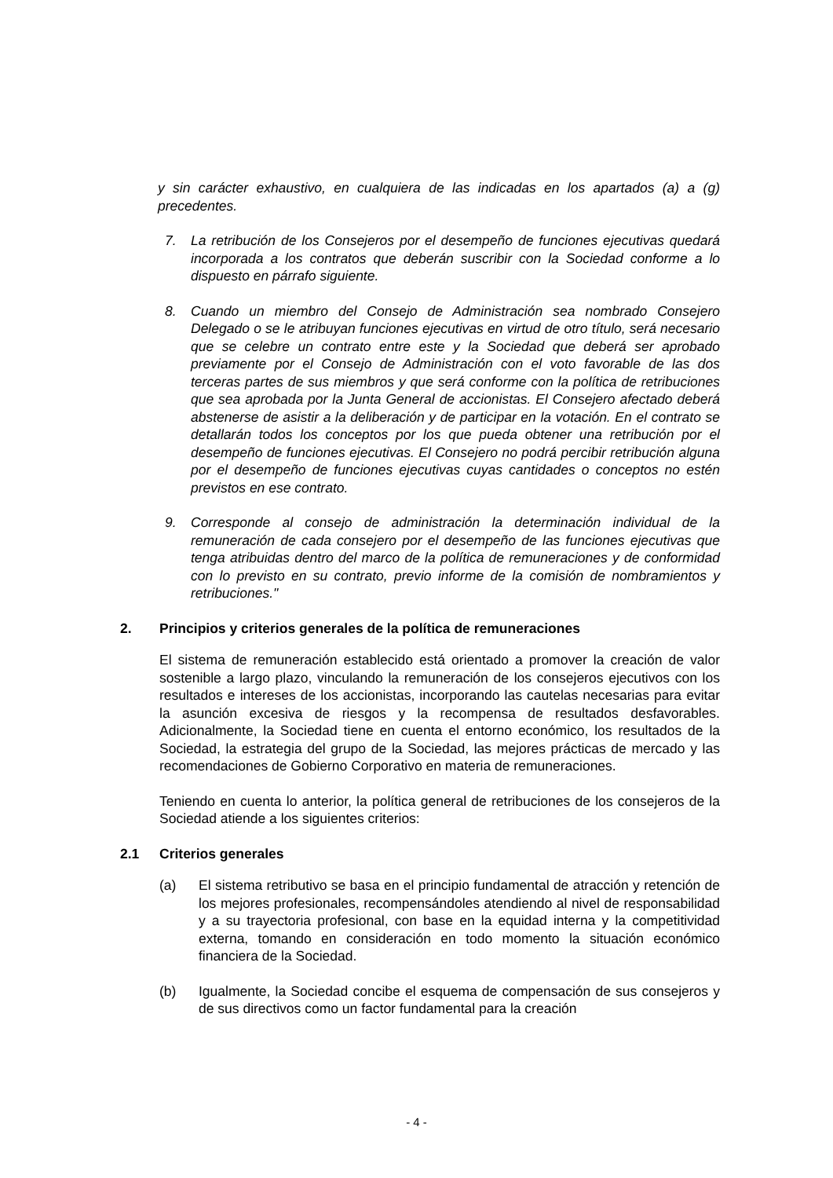y sin carácter exhaustivo, en cualquiera de las indicadas en los apartados (a) a (g) precedentes.
7. La retribución de los Consejeros por el desempeño de funciones ejecutivas quedará incorporada a los contratos que deberán suscribir con la Sociedad conforme a lo dispuesto en párrafo siguiente.
8. Cuando un miembro del Consejo de Administración sea nombrado Consejero Delegado o se le atribuyan funciones ejecutivas en virtud de otro título, será necesario que se celebre un contrato entre este y la Sociedad que deberá ser aprobado previamente por el Consejo de Administración con el voto favorable de las dos terceras partes de sus miembros y que será conforme con la política de retribuciones que sea aprobada por la Junta General de accionistas. El Consejero afectado deberá abstenerse de asistir a la deliberación y de participar en la votación. En el contrato se detallarán todos los conceptos por los que pueda obtener una retribución por el desempeño de funciones ejecutivas. El Consejero no podrá percibir retribución alguna por el desempeño de funciones ejecutivas cuyas cantidades o conceptos no estén previstos en ese contrato.
9. Corresponde al consejo de administración la determinación individual de la remuneración de cada consejero por el desempeño de las funciones ejecutivas que tenga atribuidas dentro del marco de la política de remuneraciones y de conformidad con lo previsto en su contrato, previo informe de la comisión de nombramientos y retribuciones."
2. Principios y criterios generales de la política de remuneraciones
El sistema de remuneración establecido está orientado a promover la creación de valor sostenible a largo plazo, vinculando la remuneración de los consejeros ejecutivos con los resultados e intereses de los accionistas, incorporando las cautelas necesarias para evitar la asunción excesiva de riesgos y la recompensa de resultados desfavorables. Adicionalmente, la Sociedad tiene en cuenta el entorno económico, los resultados de la Sociedad, la estrategia del grupo de la Sociedad, las mejores prácticas de mercado y las recomendaciones de Gobierno Corporativo en materia de remuneraciones.
Teniendo en cuenta lo anterior, la política general de retribuciones de los consejeros de la Sociedad atiende a los siguientes criterios:
2.1 Criterios generales
(a) El sistema retributivo se basa en el principio fundamental de atracción y retención de los mejores profesionales, recompensándoles atendiendo al nivel de responsabilidad y a su trayectoria profesional, con base en la equidad interna y la competitividad externa, tomando en consideración en todo momento la situación económico financiera de la Sociedad.
(b) Igualmente, la Sociedad concibe el esquema de compensación de sus consejeros y de sus directivos como un factor fundamental para la creación
- 4 -